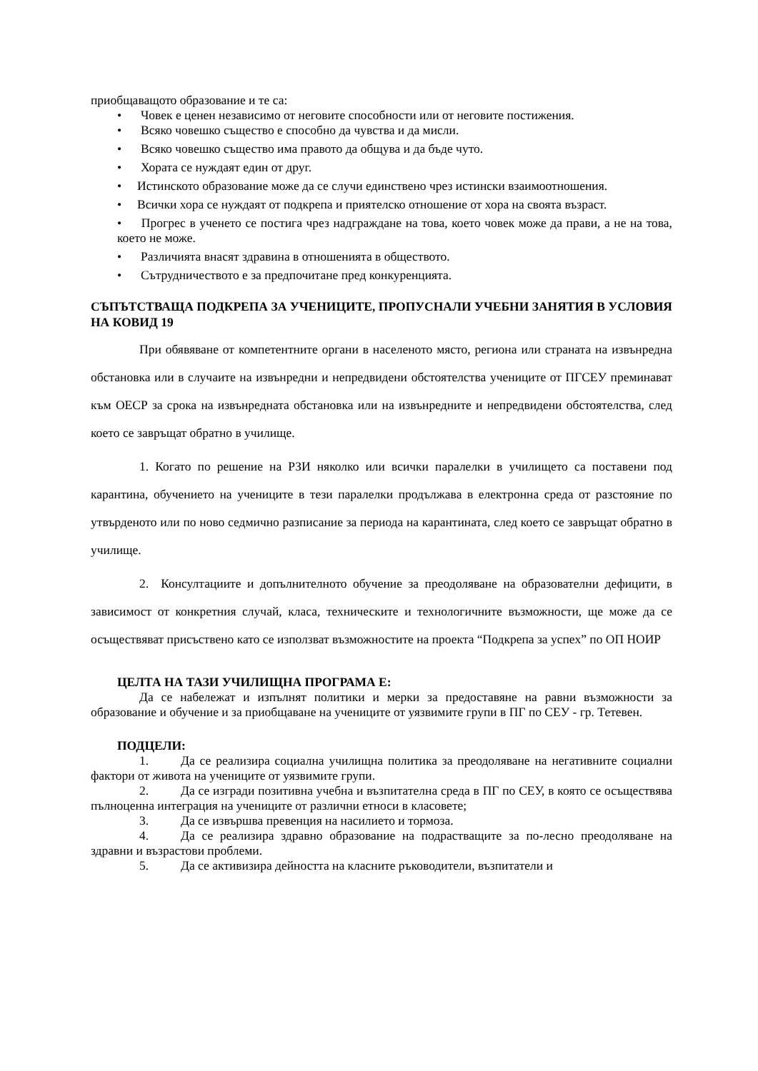приобщаващото образование и те са:
• Човек е ценен независимо от неговите способности или от неговите постижения.
• Всяко човешко същество е способно да чувства и да мисли.
• Всяко човешко същество има правото да общува и да бъде чуто.
• Хората се нуждаят един от друг.
• Истинското образование може да се случи единствено чрез истински взаимоотношения.
• Всички хора се нуждаят от подкрепа и приятелско отношение от хора на своята възраст.
• Прогрес в ученето се постига чрез надграждане на това, което човек може да прави, а не на това, което не може.
• Различията внасят здравина в отношенията в обществото.
• Сътрудничеството е за предпочитане пред конкуренцията.
СЪПЪТСТВАЩА ПОДКРЕПА ЗА УЧЕНИЦИТЕ, ПРОПУСНАЛИ УЧЕБНИ ЗАНЯТИЯ В УСЛОВИЯ НА КОВИД 19
При обявяване от компетентните органи в населеното място, региона или страната на извънредна обстановка или в случаите на извънредни и непредвидени обстоятелства учениците от ПГСЕУ преминават към ОЕСР за срока на извънредната обстановка или на извънредните и непредвидени обстоятелства, след което се завръщат обратно в училище.
1. Когато по решение на РЗИ няколко или всички паралелки в училището са поставени под карантина, обучението на учениците в тези паралелки продължава в електронна среда от разстояние по утвърденото или по ново седмично разписание за периода на карантината, след което се завръщат обратно в училище.
2. Консултациите и допълнителното обучение за преодоляване на образователни дефицити, в зависимост от конкретния случай, класа, техническите и технологичните възможности, ще може да се осъществяват присъствено като се използват възможностите на проекта “Подкрепа за успех” по ОП НОИР
ЦЕЛТА НА ТАЗИ УЧИЛИЩНА ПРОГРАМА Е:
Да се набележат и изпълнят политики и мерки за предоставяне на равни възможности за образование и обучение и за приобщаване на учениците от уязвимите групи в ПГ по СЕУ - гр. Тетевен.
ПОДЦЕЛИ:
1. Да се реализира социална училищна политика за преодоляване на негативните социални фактори от живота на учениците от уязвимите групи.
2. Да се изгради позитивна учебна и възпитателна среда в ПГ по СЕУ, в която се осъществява пълноценна интеграция на учениците от различни етноси в класовете;
3. Да се извършва превенция на насилието и тормоза.
4. Да се реализира здравно образование на подрастващите за по-лесно преодоляване на здравни и възрастови проблеми.
5. Да се активизира дейността на класните ръководители, възпитатели и